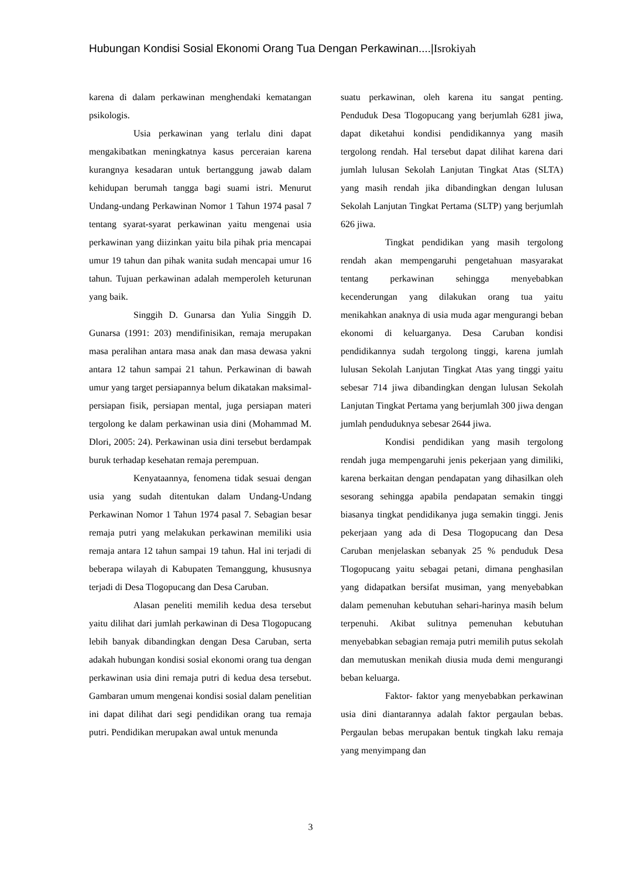Hubungan Kondisi Sosial Ekonomi Orang Tua Dengan Perkawinan....|Isrokiyah
karena di dalam perkawinan menghendaki kematangan psikologis.
Usia perkawinan yang terlalu dini dapat mengakibatkan meningkatnya kasus perceraian karena kurangnya kesadaran untuk bertanggung jawab dalam kehidupan berumah tangga bagi suami istri. Menurut Undang-undang Perkawinan Nomor 1 Tahun 1974 pasal 7 tentang syarat-syarat perkawinan yaitu mengenai usia perkawinan yang diizinkan yaitu bila pihak pria mencapai umur 19 tahun dan pihak wanita sudah mencapai umur 16 tahun. Tujuan perkawinan adalah memperoleh keturunan yang baik.
Singgih D. Gunarsa dan Yulia Singgih D. Gunarsa (1991: 203) mendifinisikan, remaja merupakan masa peralihan antara masa anak dan masa dewasa yakni antara 12 tahun sampai 21 tahun. Perkawinan di bawah umur yang target persiapannya belum dikatakan maksimal-persiapan fisik, persiapan mental, juga persiapan materi tergolong ke dalam perkawinan usia dini (Mohammad M. Dlori, 2005: 24). Perkawinan usia dini tersebut berdampak buruk terhadap kesehatan remaja perempuan.
Kenyataannya, fenomena tidak sesuai dengan usia yang sudah ditentukan dalam Undang-Undang Perkawinan Nomor 1 Tahun 1974 pasal 7. Sebagian besar remaja putri yang melakukan perkawinan memiliki usia remaja antara 12 tahun sampai 19 tahun. Hal ini terjadi di beberapa wilayah di Kabupaten Temanggung, khususnya terjadi di Desa Tlogopucang dan Desa Caruban.
Alasan peneliti memilih kedua desa tersebut yaitu dilihat dari jumlah perkawinan di Desa Tlogopucang lebih banyak dibandingkan dengan Desa Caruban, serta adakah hubungan kondisi sosial ekonomi orang tua dengan perkawinan usia dini remaja putri di kedua desa tersebut. Gambaran umum mengenai kondisi sosial dalam penelitian ini dapat dilihat dari segi pendidikan orang tua remaja putri. Pendidikan merupakan awal untuk menunda
suatu perkawinan, oleh karena itu sangat penting. Penduduk Desa Tlogopucang yang berjumlah 6281 jiwa, dapat diketahui kondisi pendidikannya yang masih tergolong rendah. Hal tersebut dapat dilihat karena dari jumlah lulusan Sekolah Lanjutan Tingkat Atas (SLTA) yang masih rendah jika dibandingkan dengan lulusan Sekolah Lanjutan Tingkat Pertama (SLTP) yang berjumlah 626 jiwa.
Tingkat pendidikan yang masih tergolong rendah akan mempengaruhi pengetahuan masyarakat tentang perkawinan sehingga menyebabkan kecenderungan yang dilakukan orang tua yaitu menikahkan anaknya di usia muda agar mengurangi beban ekonomi di keluarganya. Desa Caruban kondisi pendidikannya sudah tergolong tinggi, karena jumlah lulusan Sekolah Lanjutan Tingkat Atas yang tinggi yaitu sebesar 714 jiwa dibandingkan dengan lulusan Sekolah Lanjutan Tingkat Pertama yang berjumlah 300 jiwa dengan jumlah penduduknya sebesar 2644 jiwa.
Kondisi pendidikan yang masih tergolong rendah juga mempengaruhi jenis pekerjaan yang dimiliki, karena berkaitan dengan pendapatan yang dihasilkan oleh sesorang sehingga apabila pendapatan semakin tinggi biasanya tingkat pendidikanya juga semakin tinggi. Jenis pekerjaan yang ada di Desa Tlogopucang dan Desa Caruban menjelaskan sebanyak 25 % penduduk Desa Tlogopucang yaitu sebagai petani, dimana penghasilan yang didapatkan bersifat musiman, yang menyebabkan dalam pemenuhan kebutuhan sehari-harinya masih belum terpenuhi. Akibat sulitnya pemenuhan kebutuhan menyebabkan sebagian remaja putri memilih putus sekolah dan memutuskan menikah diusia muda demi mengurangi beban keluarga.
Faktor- faktor yang menyebabkan perkawinan usia dini diantarannya adalah faktor pergaulan bebas. Pergaulan bebas merupakan bentuk tingkah laku remaja yang menyimpang dan
3